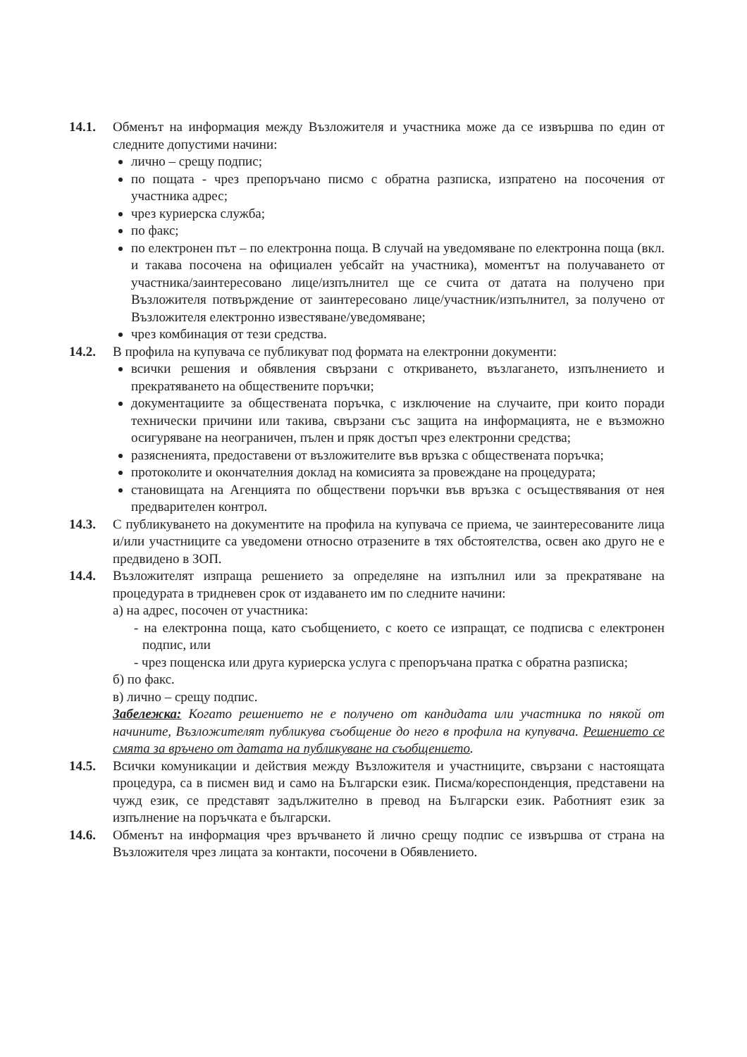14.1. Обменът на информация между Възложителя и участника може да се извършва по един от следните допустими начини:
лично – срещу подпис;
по пощата - чрез препоръчано писмо с обратна разписка, изпратено на посочения от участника адрес;
чрез куриерска служба;
по факс;
по електронен път – по електронна поща. В случай на уведомяване по електронна поща (вкл. и такава посочена на официален уебсайт на участника), моментът на получаването от участника/заинтересовано лице/изпълнител ще се счита от датата на получено при Възложителя потвърждение от заинтересовано лице/участник/изпълнител, за получено от Възложителя електронно известяване/уведомяване;
чрез комбинация от тези средства.
14.2. В профила на купувача се публикуват под формата на електронни документи:
всички решения и обявления свързани с откриването, възлагането, изпълнението и прекратяването на обществените поръчки;
документациите за обществената поръчка, с изключение на случаите, при които поради технически причини или такива, свързани със защита на информацията, не е възможно осигуряване на неограничен, пълен и пряк достъп чрез електронни средства;
разясненията, предоставени от възложителите във връзка с обществената поръчка;
протоколите и окончателния доклад на комисията за провеждане на процедурата;
становищата на Агенцията по обществени поръчки във връзка с осъществявания от нея предварителен контрол.
14.3. С публикуването на документите на профила на купувача се приема, че заинтересованите лица и/или участниците са уведомени относно отразените в тях обстоятелства, освен ако друго не е предвидено в ЗОП.
14.4. Възложителят изпраща решението за определяне на изпълнил или за прекратяване на процедурата в тридневен срок от издаването им по следните начини:
а) на адрес, посочен от участника:
- на електронна поща, като съобщението, с което се изпращат, се подписва с електронен подпис, или
- чрез пощенска или друга куриерска услуга с препоръчана пратка с обратна разписка;
б) по факс.
в) лично – срещу подпис.
Забележка: Когато решението не е получено от кандидата или участника по някой от начините, Възложителят публикува съобщение до него в профила на купувача. Решението се смята за връчено от датата на публикуване на съобщението.
14.5. Всички комуникации и действия между Възложителя и участниците, свързани с настоящата процедура, са в писмен вид и само на Български език. Писма/кореспонденция, представени на чужд език, се представят задължително в превод на Български език. Работният език за изпълнение на поръчката е български.
14.6. Обменът на информация чрез връчването й лично срещу подпис се извършва от страна на Възложителя чрез лицата за контакти, посочени в Обявлението.